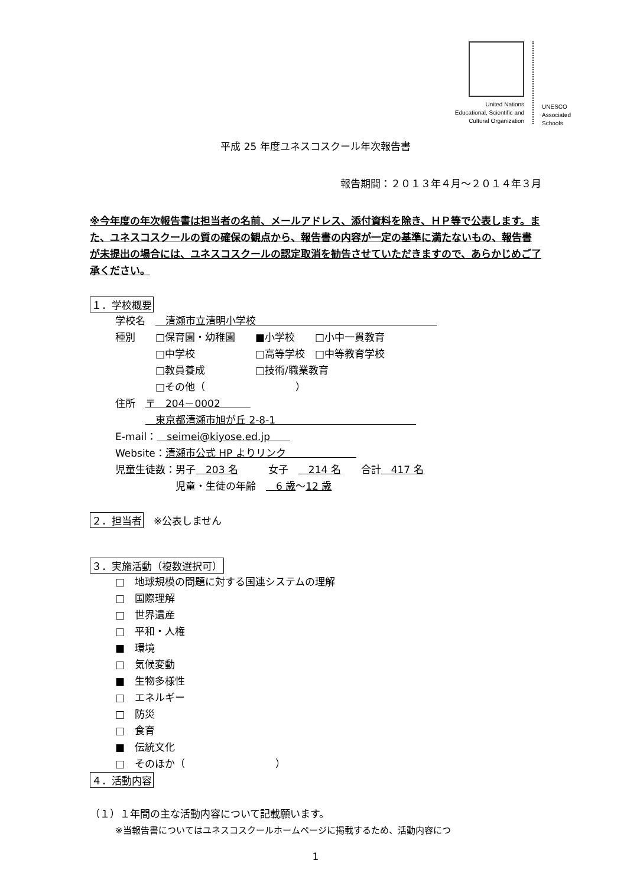United Nations
Educational, Scientific and
Cultural Organization
UNESCO
Associated
Schools
平成 25 年度ユネスコスクール年次報告書
報告期間：２０１３年４月～２０１４年３月
※今年度の年次報告書は担当者の名前、メールアドレス、添付資料を除き、ＨＰ等で公表します。また、ユネスコスクールの質の確保の観点から、報告書の内容が一定の基準に満たないもの、報告書が未提出の場合には、ユネスコスクールの認定取消を勧告させていただきますので、あらかじめご了承ください。
１．学校概要
学校名　　清瀬市立清明小学校　　　　　　　　　　　　　　　　　　
種別　　□保育園・幼稚園　　■小学校　　□小中一貫教育
　　　　□中学校　　　　　　□高等学校　□中等教育学校
　　　　□教員養成　　　　　□技術/職業教育
　　　　□その他（　　　　　　　　　）
住所　〒　204－0002　　　
　　　　東京都清瀬市旭が丘 2-8-1　　　　　　　　　　　　　　
E-mail：　seimei@kiyose.ed.jp　　
Website：清瀬市公式 HP よりリンク　　　　　　　
児童生徒数：男子　203 名　　　女子　　214 名　　合計　417 名
　　　　　　児童・生徒の年齢　　6 歳～12 歳
２．担当者
　※公表しません
３．実施活動（複数選択可）
□　地球規模の問題に対する国連システムの理解
□　国際理解
□　世界遺産
□　平和・人権
■　環境
□　気候変動
■　生物多様性
□　エネルギー
□　防災
□　食育
■　伝統文化
□　そのほか（　　　　　　　　　）
４．活動内容
（１）１年間の主な活動内容について記載願います。
※当報告書についてはユネスコスクールホームページに掲載するため、活動内容につ
1